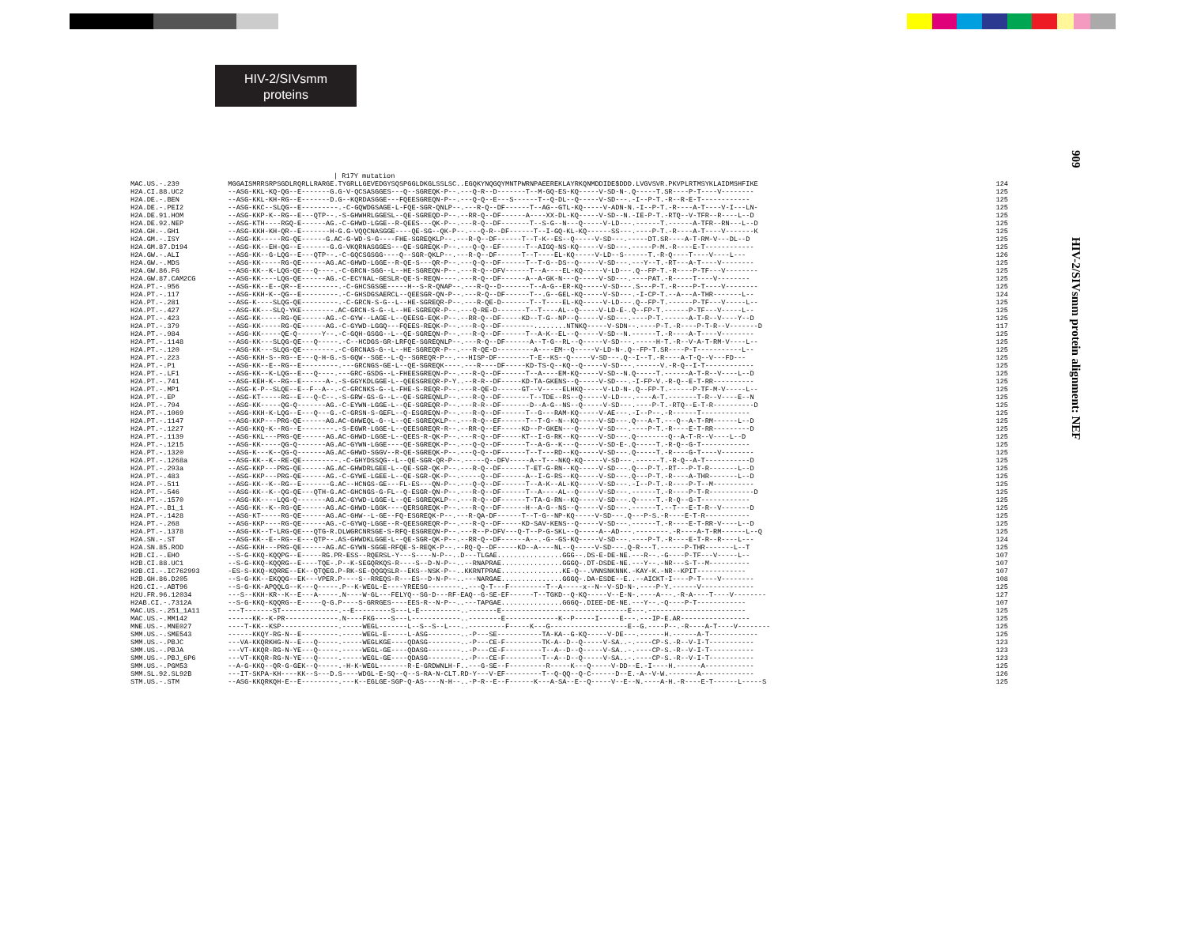HIV-2/SIVsmm
proteins
909
HIV-2/SIVsmm protein alignment: NEF
| R17Y mutation
| MAC.US.-.239 | MGGAISMRRSRPSGDLRQRLLRARGE.TYGRLLGEVEDGYSQSPGGLDKGLSSLSC..EGQKYNQGQYMNTPWRNPAEEREKLAYRKQNMDDIDE$DDD.LVGVSVR.PKVPLRTMSYKLAIDMSHFIKE | 124 |
| H2A.CI.88.UC2 | --ASG-KKL-KQ-QG--E-------G.G-V-QCSASGGES---Q--SGREQK-P--.---Q-R--D-------T--M-GQ-ES-KQ-----V-SD-N-.Q-----T.SR----P-T----V-------- | 125 |
| H2A.DE.-.BEN | --ASG-KKL-KH-RG--E-------D.G--KQRDASGGE---FQEESGREQN-P--.---Q-Q--E---S------T--Q-DL--Q-----V-SD---.-I--P-T.-R--R-E-T------------ | 125 |
| H2A.DE.-.PEI2 | --ASG-KKC--SLQG--E---------.-C-GQWDGSAGE-L-FQE-SGR-QNLP--.---R-Q--DF------T--AG--GTL-KQ-----V-ADN-N.-I--P-T.-R----A-T----V-I---LN- | 125 |
| H2A.DE.91.HOM | --ASG-KKP-K--RG--E---QTP--.-S-GHWHRLGGESL--QE-SGREQD-P--.--RR-Q--DF------A----XX-DL-KQ-----V-SD--N.-IE-P-T.-RTQ--V-TFR--R----L--D | 125 |
| H2A.DE.92.NEP | --ASG-KTH----RGQ-E------AG.-C-GHWD-LGGE--R-QEES---QK-P--.---R-Q--DF-------T--S-G--N---Q-----V-LD---.------T.------A-TFR--RN---L--D | 125 |
| H2A.GH.-.GH1 | --ASG-KKH-KH-QR--E-------H-G.G-VQQCNASGGE----QE-SG--QK-P--.---Q-R--DF------T--I-GQ-KL-KQ------SS---.----P-T.-R----A-T----V-------K | 125 |
| H2A.GM.-.ISY | --ASG-KK-----RG-QE------G.AC-G-WD-S-G----FHE-SGREQKLP--.---R-Q--DF------T--T-K--ES--Q-----V-SD---.-----DT.SR----A-T-RM-V---DL--D | 125 |
| H2A.GM.87.D194 | --ASG-KK--EH-QG--E-------G.G-VKQRNASGGES---QE-SGREQK-P--.---Q-Q--EF------T--AIGQ-NS-KQ-----V-SD---.-----P-M.-R----E-T------------ | 125 |
| H2A.GW.-.ALI | --ASG-KK--G-LQG--E---QTP--.-C-GQCSGSGG----Q--SGR-QKLP--.---R-Q--DF------T--T----EL-KQ-----V-LD--S------T.-R-Q----T----V----L--- | 126 |
| H2A.GW.-.MDS | --ASG-KK-----RG-QE------AG.AC-GHWD-LGGE--R-QE-S---QR-P--.---Q-Q--DF------T--T-G--DS--Q-----V-SD---.---Y--T.-RT---A-T----V-------- | 125 |
| H2A.GW.86.FG | --ASG-KK--K-LQG-QE---Q----.-C-GRCN-SGG--L--HE-SGREQN-P--.---R-Q--DFV------T--A----EL-KQ-----V-LD---.Q--FP-T.-R----P-TF---V-------- | 125 |
| H2A.GW.87.CAM2CG | --ASG-KK----LQG-QE------AG.-C-ECYNAL-GESLR-QE-S-REQN----.---R-Q--DF------A--A-GK-N---Q-----V-SD---.----PAT.-R-----T----V-------- | 125 |
| H2A.PT.-.956 | --ASG-KK--E--QR--E---------.-C-GHCSGSGE-----H--S-R-QNAP--.---R-Q--D-------T--A-G--ER-KQ-----V-SD---.S---P-T.-R----P-T----V-------- | 125 |
| H2A.PT.-.117 | --ASG-KKH-K--QG--E---------.-C-GHSDGSAERCL--QEESGR-QN-P--.---R-Q--DF------T--.G--GEL-KQ-----V-SD---.-I-CP-T.--A---A-THR-------L-- | 124 |
| H2A.PT.-.281 | --ASG-K----SLQG-QE---------.-C-GRCN-S-G--L--HE-SGREQR-P--.---R-QE-D-------T--T----EL-KQ-----V-LD---.Q--FP-T.------P-TF---V-----L-- | 125 |
| H2A.PT.-.427 | --ASG-KK---SLQ-YKE--------.AC-GRCN-S-G--L--HE-SGREQR-P--.---Q-RE-D-------T--T----AL--Q-----V-LD-E-.Q--FP-T.------P-TF---V-----L-- | 125 |
| H2A.PT.-.423 | --ASG-KK-----RG-QE------AG.-C-GYW--LAGE-L--QEESG-EQK-P--.--RR-Q--DF-----KD--T-G--NP--Q-----V-SD---.----P-T.------A-T-R--V----Y--D | 125 |
| H2A.PT.-.379 | --ASG-KK-----RG-QE------AG.-C-GYWD-LGGQ---FQEES-REQK-P--.---R-Q--DF--------........NTNKQ-----V-SDN--.----P-T.-R----P-T-R--V-------D | 117 |
| H2A.PT.-.984 | --ASG-KK-----QE-Q------Y--.-C-GQH-GSGG--L--QE-SGREQN-P--.---R-Q--DF------T--A-K--EL--Q-----V-SD--N.------T.-R----A-T----V-------- | 125 |
| H2A.PT.-.1148 | --ASG-KK---SLQG-QE---Q-----.-C--HCDGS-GR-LRFQE-SGREQNLP--.---R-Q--DF------A--T-G--RL--Q-----V-SD---.-----H-T.-R--V-A-T-RM-V----L-- | 125 |
| H2A.PT.-.120 | --ASG-KK---SLQG-QE--------.-C-GRCNAS-G--L--HE-SGREQR-P--.---R-QE-D---------A----EM--Q-----V-LD-N-.Q--FP-T.SR----P-T-----------L-- | 125 |
| H2A.PT.-.223 | --ASG-KKH-S--RG--E---Q-H-G.-S-GQW--SGE--L-Q--SGREQR-P--.---HISP-DF--------T-E--KS--Q-----V-SD---.Q--I--T.-R----A-T-Q--V---FD--- | 125 |
| H2A.PT.-.P1 | --ASG-KK--E--RG--E---------.---GRCNGS-GE-L--QE-SGREQK----.---R----DF-----KD-TS-Q--KQ--Q-----V-SD---.------V.-R-Q--I-T------------ | 125 |
| H2A.PT.-.LF1 | --ASG-KK--K-LQG--E---Q----.---GRC-GSDG--L-FHEESGREQN-P--.---R-Q--DF------T--A----EM-KQ-----V-SD--N.Q-----T.------A-T-R--V----L--D | 125 |
| H2A.PT.-.741 | --ASG-KEH-K--RG--E------A-.-S-GGYKDLGGE-L--QEESGREQR-P-Y..--R-R--DF-----KD-TA-GKENS--Q-----V-SD---.-I-FP-V.-R-Q--E-T-RR---------- | 125 |
| H2A.PT.-.MP1 | --ASG-K-P--SLQE--E--F--A--.-C-GRCNKS-G--L-FHE-S-REQR-P--.---R-QE-D------GT--V-----ELHKQ-----V-LD-N-.Q--FP-T.------P-TF-M-V-----L-- | 125 |
| H2A.PT.-.EP | --ASG-KT-----RG--E---Q-C--.-S-GRW-GS-G--L--QE-SGREQNLP--.---R-Q--DF-------T--TDE--RS--Q-----V-LD---.----A-T.-------T-R--V----E--N | 125 |
| H2A.PT.-.794 | --ASG-KK-----QG-Q-------AG.-C-EYWN-LGGE-L--QE-SGREQR-P--.---R-R--DF-------D--A-G--NS--Q-----V-SD---.----P-T.-RTQ--E-T-R----------D | 125 |
| H2A.PT.-.1069 | --ASG-KKH-K-LQG--E---Q---G.-C-GRSN-S-GEFL--Q-ESGREQN-P--.---R-Q--DF------T--G---RAM-KQ-----V-AE---.-I--P--.-R------T------------ | 125 |
| H2A.PT.-.1147 | --ASG-KKP---PRG-QE------AG.AC-GHWEQL-G--L--QE-SGREQKLP--.---R-Q--EF------T--T-G--N--KQ-----V-SD---.Q---A-T.---Q--A-T-RM------L--D | 125 |
| H2A.PT.-.1227 | --ASG-KKQ-K--RG--E--------.-S-EGWR-LGGE-L--QEESGREQR-R--.--RR-Q--EF-----KD--P-GKEN---Q-----V-SD---.----P-T.-R----E-T-RR---------D | 125 |
| H2A.PT.-.1139 | --ASG-KKL---PRG-QE------AG.AC-GHWD-LGGE-L--QEES-R-QK-P--.---R-Q--DF-----KT--I-G-RK--KQ-----V-SD---.Q--------Q--A-T-R--V----L--D | 125 |
| H2A.PT.-.1215 | --ASG-KK-----QG-Q-------AG.AC-GYWN-LGGE----QE-SGREQK-P--.---Q-Q--DF------T--A-G--K---Q-----V-SD-E-.Q-----T.-R-Q--G-T------------ | 125 |
| H2A.PT.-.1320 | --ASG-K---K--QG-Q-------AG.AC-GHWD-SGGV--R-QE-SGREQK-P--.---Q-Q--DF------T--T---RD--KQ-----V-SD---.Q-----T.-R----G-T----V-------- | 125 |
| H2A.PT.-.1268a | --ASG-KK--K--RE-QE---------.-C-GHYDSSQG--L--QE-SGR-QR-P--.-----Q--DFV-----A--T---NKQ-KQ-----V-SD---.------T.-R-Q--A-T-----------D | 125 |
| H2A.PT.-.293a | --ASG-KKP---PRG-QE------AG.AC-GHWDRLGEE-L--QE-SGR-QK-P--.---R-Q--DF------T-ET-G-RN--KQ-----V-SD---.Q---P-T.-RT---P-T-R-------L--D | 125 |
| H2A.PT.-.483 | --ASG-KKP---PRG-QE------AG.-C-GYWE-LGEE-L--QE-SGR-QK-P--.-----Q--DF------A--I-G-RS--KQ-----V-SD---.Q---P-T.-R----A-THR-------L--D | 125 |
| H2A.PT.-.511 | --ASG-KK--K--RG--E-------G.AC--HCNGS-GE---FL-ES---QN-P--.---Q-Q--DF------T--A-K--AL-KQ-----V-SD---.-I--P-T.-R----P-T--M---------- | 125 |
| H2A.PT.-.546 | --ASG-KK--K--QG-QE---QTH-G.AC-GHCNGS-G-FL--Q-ESGR-QN-P--.---R-Q--DF------T--A----AL--Q-----V-SD---.------T.-R----P-T-R-----------D | 125 |
| H2A.PT.-.1570 | --ASG-KK----LQG-Q-------AG.AC-GYWD-LGGE-L--QE-SGREQKLP--.---R-Q--DF------T-TA-G-RN--KQ-----V-SD---.Q-----T.-R-Q--G-T------------ | 125 |
| H2A.PT.-.B1_1 | --ASG-KK--K--RG-QE------AG.AC-GHWD-LGGK----QERSGREQK-P--.---R-Q--DF------H--A-G--NS--Q-----V-SD---.------T.--T---E-T-R--V-------D | 125 |
| H2A.PT.-.1428 | --ASG-KT-----RG-QE------AG.AC-GHW--L-GE--FQ-ESGREQK-P--.---R-QA-DF------T--T-G--NP-KQ-----V-SD---.Q---P-S.-R----E-T-R----------- | 125 |
| H2A.PT.-.268 | --ASG-KKP----RG-QE------AG.-C-GYWQ-LGGE--R-QEESGREQR-P--.---R-Q--DF-----KD-SAV-KENS--Q-----V-SD---.------T.-R----E-T-RR-V----L--D | 125 |
| H2A.PT.-.1378 | --ASG-KK--T-LRG-QE---QTG-R.DLWGRCNRSGE-S-RFQ-ESGREQN-P--.---R--P-DFV---Q-T--P-G-SKL--Q-----A--AD---.--------.-R----A-T-RM------L--Q | 125 |
| H2A.SN.-.ST | --ASG-KK--E--RG--E---QTP--.AS-GHWDKLGGE-L--QE-SGR-QK-P--.--RR-Q--DF------A--.-G--GS-KQ-----V-SD---.----P-T.-R----E-T-R--R----L--- | 124 |
| H2A.SN.85.ROD | --ASG-KKH---PRG-QE------AG.AC-GYWN-SGGE-RFQE-S-REQK-P--.--RQ-Q--DF-----KD--A----NL--Q-----V-SD---.Q-R---T.------P-THR-------L--T | 125 |
| H2B.CI.-.EHO | --S-G-KKQ-KQQPG--E-----RG.PR-ESS--RQERSL-Y---S----N-P--..D---TLGAE................GGG--.DS-E-DE-NE.---R--.-G----P-TF---V-----L-- | 107 |
| H2B.CI.88.UC1 | --S-G-KKQ-KQQRG--E----TQE-.P--K-SEGQRKQS-R----S--D-N-P--..--RNAPRAE...............GGGQ-.DT-DSDE-NE.---Y--.-NR---S-T--M---------- | 107 |
| H2B.CI.-.IC762993 | -ES-S-KKQ-KQRRE--EK--QTQEG.P-RK-SE-QQGQSLR--EKS--NSK-P--..KKRNTPRAE...............KE-Q--.VNNSNKNNK.-KAY-K.-NR--KPIT------------ | 107 |
| H2B.GH.86.D205 | --S-G-KK--EKQQG--EK---VPER.P----S--RREQS-R---ES--D-N-P--..---NARGAE...............GGGQ-.DA-ESDE--E..--AICKT-I----P-T----V-------- | 108 |
| H2G.CI.-.ABT96 | --S-G-KK-APQQLG--K---Q-----.P--K-WEGL-E----YREESG--------..---Q-T---F---------T--A-----x--N--V-SD-N-.----P-Y.------V------------- | 125 |
| H2U.FR.96.12034 | ---S--KKH-KR--K--E---A-----.N----W-GL---FELYQ--SG-D---RF-EAQ--G-SE-EF------T--TGKD--Q-KQ-----V--E-N-.----A---.-R-A----T----V-------- | 127 |
| H2AB.CI.-.7312A | --S-G-KKQ-KQQRG--E-----Q-G.P----S-GRRGES----EES-R--N-P--..---TAPGAE...............GGGQ-.DIEE-DE-NE.---Y--.-Q----P-T------------ | 107 |
| MAC.US.-.251_1A11 | ---T-------ST--------------.--E---------S---L-E----------..-------E-------------------------------E---.------------------------ | 125 |
| MAC.US.-.MM142 | ------KK--K-PR-------------.N----FKG----S---L------------..--------E-------------K--P-----I-----E---.---IP-E.AR----------------- | 125 |
| MNE.US.-.MNE027 | ----T-KK--KSP--------------.-----WEGL-------L--S--S--L---..---------F-----K---G-------------------E--G.----P--.-R----A-T----V-------- | 125 |
| SMM.US.-.SME543 | ------KKQY-RG-N--E---------.-----WEGL-E-----L-ASG--------..-P---SE-----------TA-KA--G-KQ-----V-DE---.------H.------A-T------------ | 125 |
| SMM.US.-.PBJC | ---VA-KKQRKHG-N--E---Q-----.-----WEGLKGE----QDASG--------..-P---CE-F---------TK-A--D--Q-----V-SA..-.----CP-S.-R--V-I-T----------- | 123 |
| SMM.US.-.PBJA | ---VT-KKQR-RG-N-YE---Q-----.-----WEGL-GE----QDASG--------..-P---CE-F---------T--A--D--Q-----V-SA..-.----CP-S.-R--V-I-T----------- | 123 |
| SMM.US.-.PBJ_6P6 | ---VT-KKQR-RG-N-YE---Q-----.-----WEGL-GE----QDASG--------..-P---CE-F---------T--A--D--Q-----V-SA..-.----CP-S.-R--V-I-T----------- | 123 |
| SMM.US.-.PGM53 | --A-G-KKQ--QR-G-GEK--Q-----.-H-K-WEGL-------R-E-GRDWNLH-F..---G-SE--F---------R-----K---Q-----V-DD--E.-I----H.------A------------ | 125 |
| SMM.SL.92.SL92B | ---IT-SKPA-KH----KK--S---D.S----WDGL-E-SQ--Q--S-RA-N-CLT.RD-Y---V-EF---------T--Q-QQ--Q-C------D--E.-A--V-W.-------A------------- | 126 |
| STM.US.-.STM | --ASG-KKQRKQH-E--E---------.---K--EGLGE-SGP-Q-AS----N-H--..-P-R--E--F------K---A-SA--E--Q-----V--E--N.----A-H.-R----E-T------L-----S | 125 |